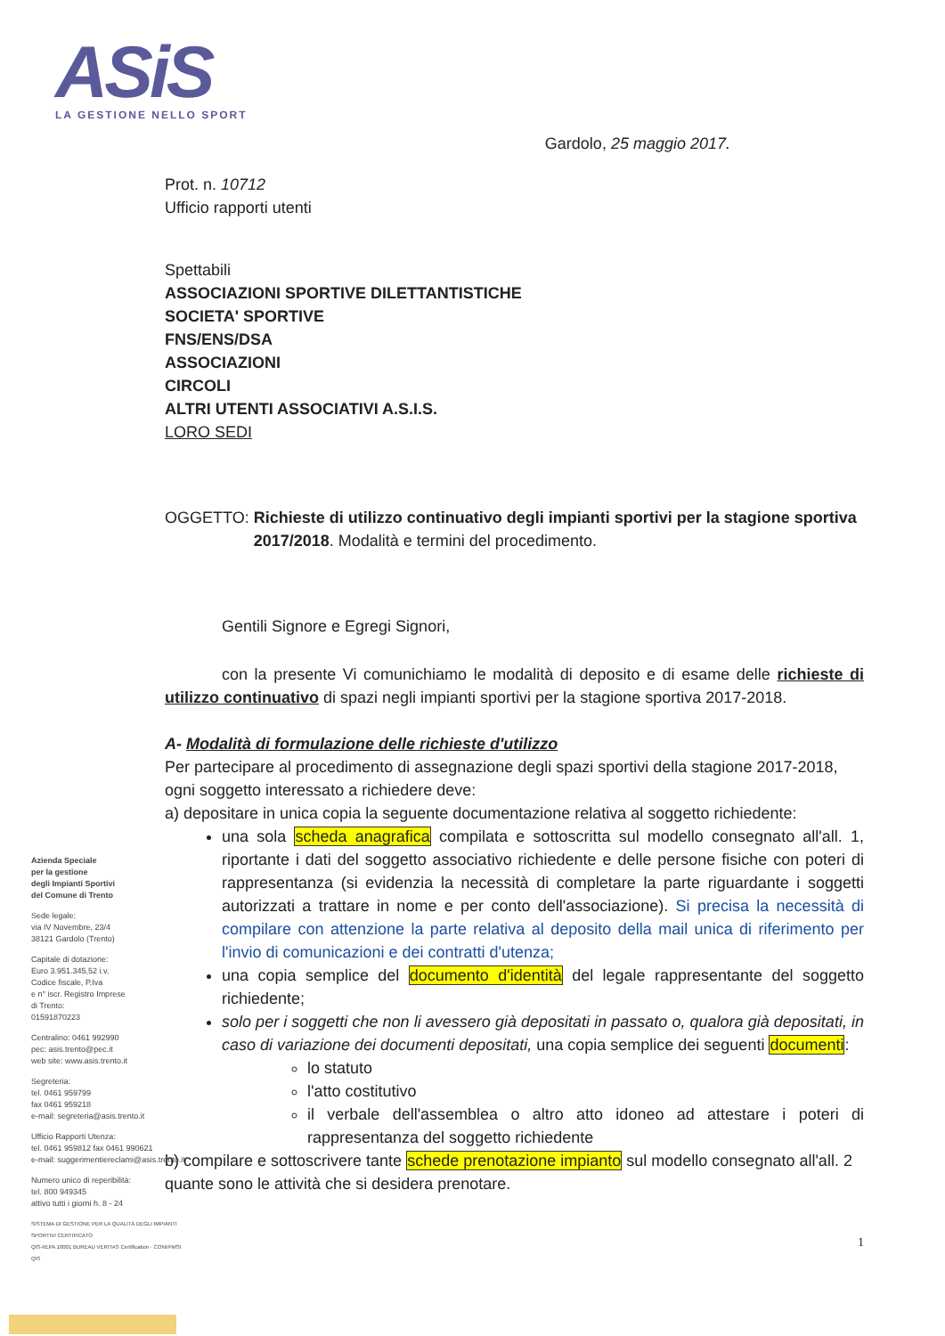ASiS
LA GESTIONE NELLO SPORT
Gardolo, 25 maggio 2017.
Prot. n. 10712
Ufficio rapporti utenti
Spettabili
ASSOCIAZIONI SPORTIVE DILETTANTISTICHE
SOCIETA' SPORTIVE
FNS/ENS/DSA
ASSOCIAZIONI
CIRCOLI
ALTRI UTENTI ASSOCIATIVI A.S.I.S.
LORO SEDI
OGGETTO: Richieste di utilizzo continuativo degli impianti sportivi per la stagione sportiva 2017/2018. Modalità e termini del procedimento.
Gentili Signore e Egregi Signori,
con la presente Vi comunichiamo le modalità di deposito e di esame delle richieste di utilizzo continuativo di spazi negli impianti sportivi per la stagione sportiva 2017-2018.
A- Modalità di formulazione delle richieste d'utilizzo
Per partecipare al procedimento di assegnazione degli spazi sportivi della stagione 2017-2018, ogni soggetto interessato a richiedere deve:
a) depositare in unica copia la seguente documentazione relativa al soggetto richiedente:
una sola scheda anagrafica compilata e sottoscritta sul modello consegnato all'all. 1, riportante i dati del soggetto associativo richiedente e delle persone fisiche con poteri di rappresentanza (si evidenzia la necessità di completare la parte riguardante i soggetti autorizzati a trattare in nome e per conto dell'associazione). Si precisa la necessità di compilare con attenzione la parte relativa al deposito della mail unica di riferimento per l'invio di comunicazioni e dei contratti d'utenza;
una copia semplice del documento d'identità del legale rappresentante del soggetto richiedente;
solo per i soggetti che non li avessero già depositati in passato o, qualora già depositati, in caso di variazione dei documenti depositati, una copia semplice dei seguenti documenti:
lo statuto
l'atto costitutivo
il verbale dell'assemblea o altro atto idoneo ad attestare i poteri di rappresentanza del soggetto richiedente
b) compilare e sottoscrivere tante schede prenotazione impianto sul modello consegnato all'all. 2 quante sono le attività che si desidera prenotare.
1
Azienda Speciale
per la gestione
degli Impianti Sportivi
del Comune di Trento
Sede legale:
via IV Novembre, 23/4
38121 Gardolo (Trento)
Capitale di dotazione:
Euro 3.951.345,52 i.v.
Codice fiscale, P.Iva
e n° iscr. Registro Imprese
di Trento:
01591870223
Centralino: 0461 992990
pec: asis.trento@pec.it
web site: www.asis.trento.it
Segreteria:
tel. 0461 959799
fax 0461 959218
e-mail: segreteria@asis.trento.it
Ufficio Rapporti Utenza:
tel. 0461 959812 fax 0461 990621
e-mail: suggerimentiereclami@asis.trento.it
Numero unico di reperibilità:
tel. 800 949345
attivo tutti i giorni h. 8 - 24
SISTEMA DI GESTIONE PER LA QUALITÀ DEGLI IMPIANTI SPORTIVI CERTIFICATO
QIS-IIEPA 10001 BUREAU VERITAS Certification · CONI/FMSI QIS